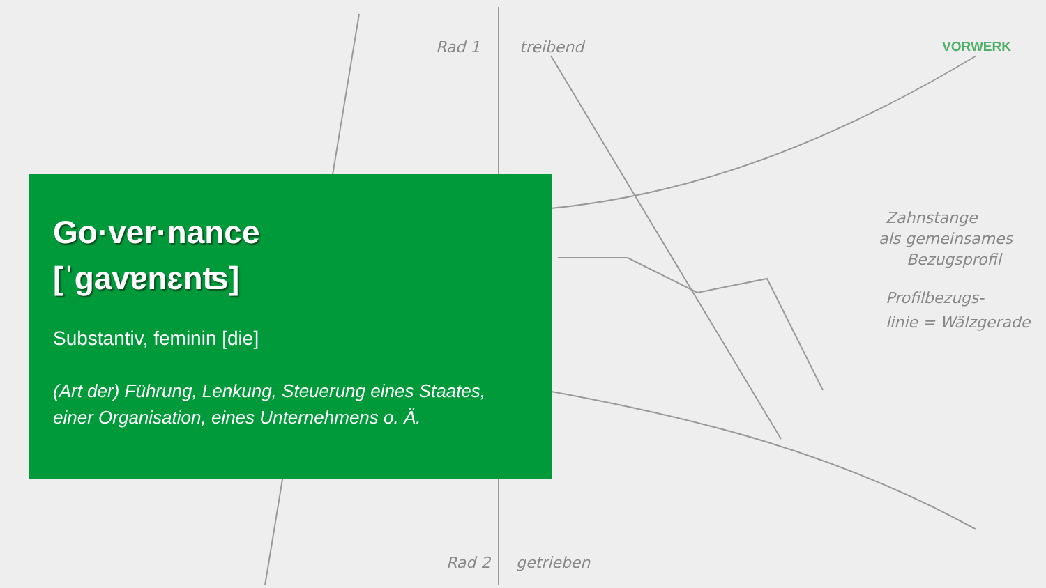Rad 1
treibend
Rad 2
getrieben
Zahnstange
als gemeinsames
Bezugsprofil
Profilbezugs-
linie = Wälzgerade
VORWERK
Go·ver·nance
[ˈɡavɐnɛnʦ]
Substantiv, feminin [die]
(Art der) Führung, Lenkung, Steuerung eines Staates, einer Organisation, eines Unternehmens o. Ä.